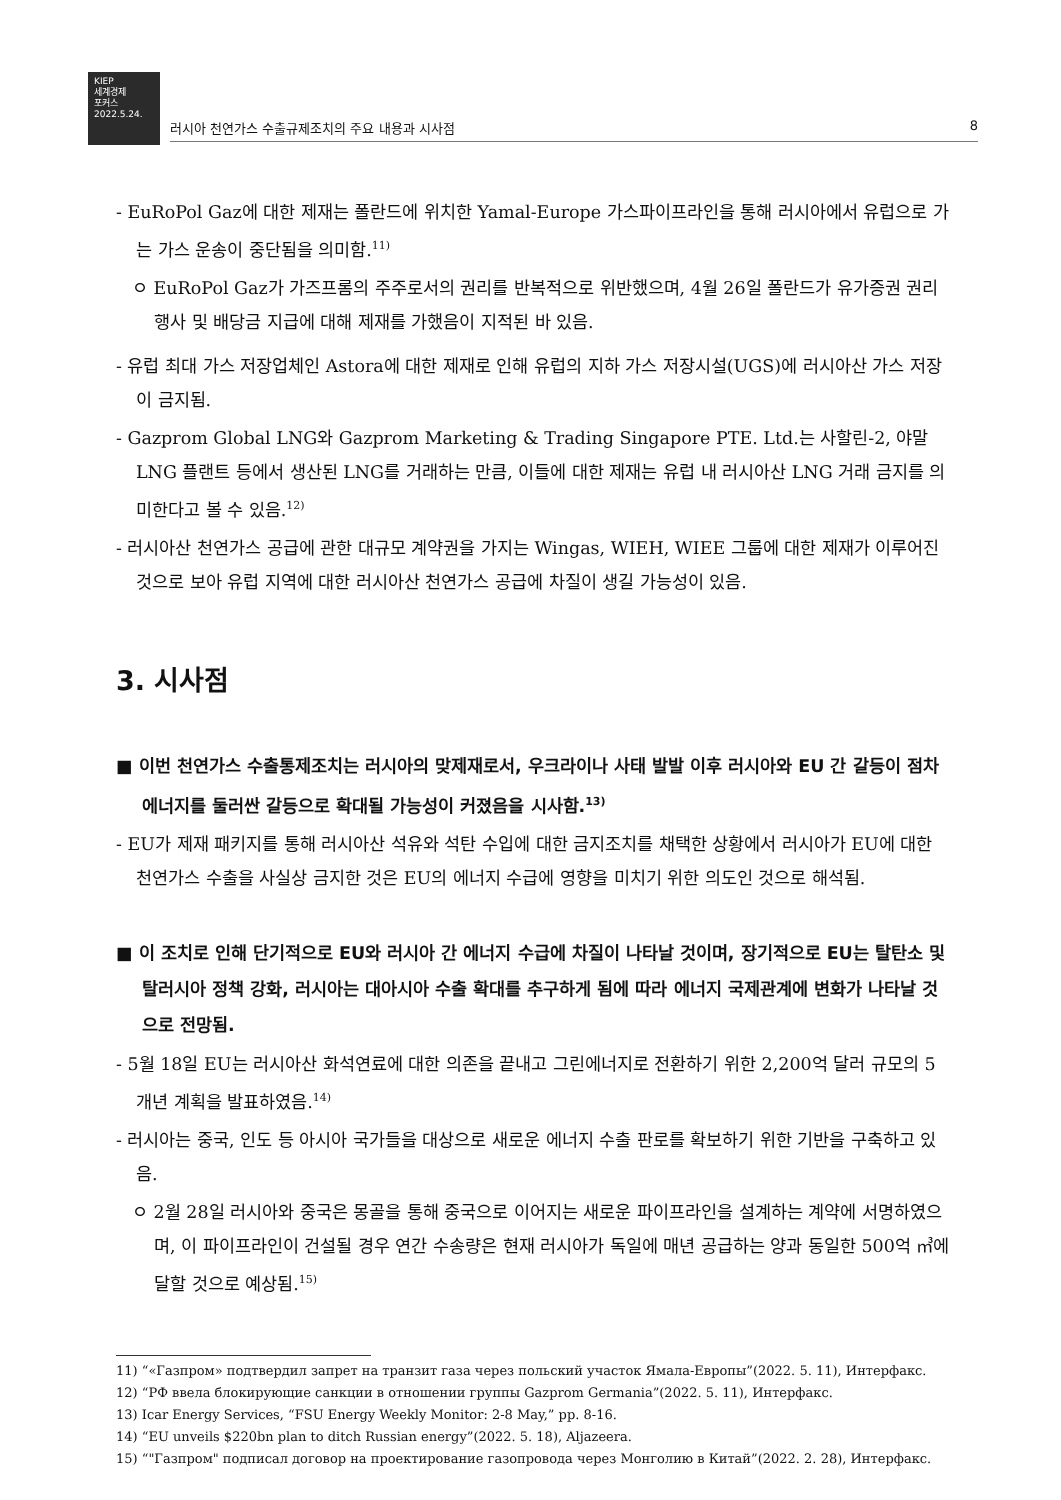KIEP
세계경제
포커스
2022.5.24.
러시아 천연가스 수출규제조치의 주요 내용과 시사점 8
- EuRoPol Gaz에 대한 제재는 폴란드에 위치한 Yamal-Europe 가스파이프라인을 통해 러시아에서 유럽으로 가는 가스 운송이 중단됨을 의미함.<sup>11)</sup>
ㅇ EuRoPol Gaz가 가즈프롬의 주주로서의 권리를 반복적으로 위반했으며, 4월 26일 폴란드가 유가증권 권리 행사 및 배당금 지급에 대해 제재를 가했음이 지적된 바 있음.
- 유럽 최대 가스 저장업체인 Astora에 대한 제재로 인해 유럽의 지하 가스 저장시설(UGS)에 러시아산 가스 저장이 금지됨.
- Gazprom Global LNG와 Gazprom Marketing & Trading Singapore PTE. Ltd.는 사할린-2, 야말 LNG 플랜트 등에서 생산된 LNG를 거래하는 만큼, 이들에 대한 제재는 유럽 내 러시아산 LNG 거래 금지를 의미한다고 볼 수 있음.<sup>12)</sup>
- 러시아산 천연가스 공급에 관한 대규모 계약권을 가지는 Wingas, WIEH, WIEE 그룹에 대한 제재가 이루어진 것으로 보아 유럽 지역에 대한 러시아산 천연가스 공급에 차질이 생길 가능성이 있음.
3. 시사점
■ 이번 천연가스 수출통제조치는 러시아의 맞제재로서, 우크라이나 사태 발발 이후 러시아와 EU 간 갈등이 점차 에너지를 둘러싼 갈등으로 확대될 가능성이 커졌음을 시사함.<sup>13)</sup>
- EU가 제재 패키지를 통해 러시아산 석유와 석탄 수입에 대한 금지조치를 채택한 상황에서 러시아가 EU에 대한 천연가스 수출을 사실상 금지한 것은 EU의 에너지 수급에 영향을 미치기 위한 의도인 것으로 해석됨.
■ 이 조치로 인해 단기적으로 EU와 러시아 간 에너지 수급에 차질이 나타날 것이며, 장기적으로 EU는 탈탄소 및 탈러시아 정책 강화, 러시아는 대아시아 수출 확대를 추구하게 됨에 따라 에너지 국제관계에 변화가 나타날 것으로 전망됨.
- 5월 18일 EU는 러시아산 화석연료에 대한 의존을 끝내고 그린에너지로 전환하기 위한 2,200억 달러 규모의 5개년 계획을 발표하였음.<sup>14)</sup>
- 러시아는 중국, 인도 등 아시아 국가들을 대상으로 새로운 에너지 수출 판로를 확보하기 위한 기반을 구축하고 있음.
ㅇ 2월 28일 러시아와 중국은 몽골을 통해 중국으로 이어지는 새로운 파이프라인을 설계하는 계약에 서명하였으며, 이 파이프라인이 건설될 경우 연간 수송량은 현재 러시아가 독일에 매년 공급하는 양과 동일한 500억 ㎥에 달할 것으로 예상됨.<sup>15)</sup>
11) “«Газпром» подтвердил запрет на транзит газа через польский участок Ямала-Европы”(2022. 5. 11), Интерфакс.
12) “РФ ввела блокирующие санкции в отношении группы Gazprom Germania”(2022. 5. 11), Интерфакс.
13) Icar Energy Services, “FSU Energy Weekly Monitor: 2-8 May,” pp. 8-16.
14) “EU unveils $220bn plan to ditch Russian energy”(2022. 5. 18), Aljazeera.
15) “"Газпром" подписал договор на проектирование газопровода через Монголию в Китай”(2022. 2. 28), Интерфакс.